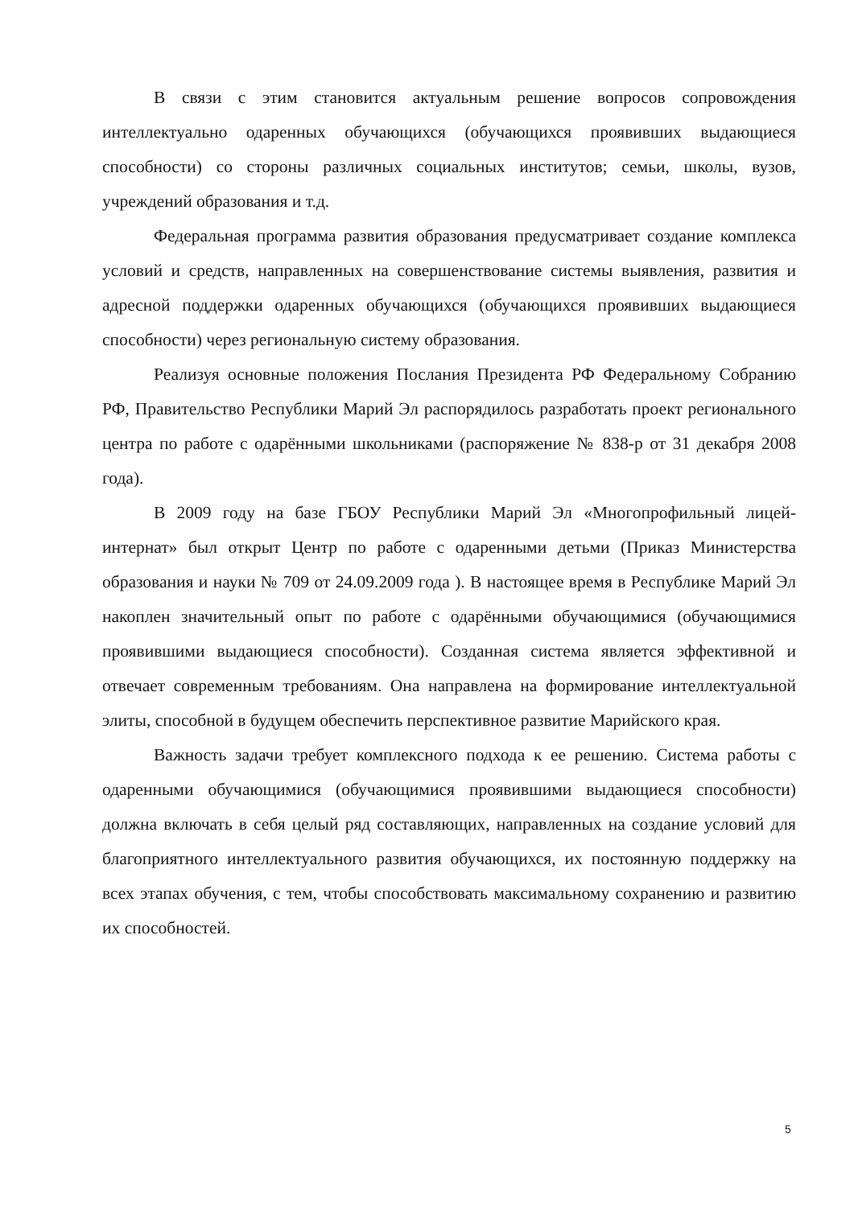В связи с этим становится актуальным решение вопросов сопровождения интеллектуально одаренных обучающихся (обучающихся проявивших выдающиеся способности) со стороны различных социальных институтов; семьи, школы, вузов, учреждений образования и т.д.
Федеральная программа развития образования предусматривает создание комплекса условий и средств, направленных на совершенствование системы выявления, развития и адресной поддержки одаренных обучающихся (обучающихся проявивших выдающиеся способности) через региональную систему образования.
Реализуя основные положения Послания Президента РФ Федеральному Собранию РФ, Правительство Республики Марий Эл распорядилось разработать проект регионального центра по работе с одарёнными школьниками (распоряжение № 838-р от 31 декабря 2008 года).
В 2009 году на базе ГБОУ Республики Марий Эл «Многопрофильный лицей-интернат» был открыт Центр по работе с одаренными детьми (Приказ Министерства образования и науки № 709 от 24.09.2009 года ). В настоящее время в Республике Марий Эл накоплен значительный опыт по работе с одарёнными обучающимися (обучающимися проявившими выдающиеся способности). Созданная система является эффективной и отвечает современным требованиям. Она направлена на формирование интеллектуальной элиты, способной в будущем обеспечить перспективное развитие Марийского края.
Важность задачи требует комплексного подхода к ее решению. Система работы с одаренными обучающимися (обучающимися проявившими выдающиеся способности) должна включать в себя целый ряд составляющих, направленных на создание условий для благоприятного интеллектуального развития обучающихся, их постоянную поддержку на всех этапах обучения, с тем, чтобы способствовать максимальному сохранению и развитию их способностей.
5